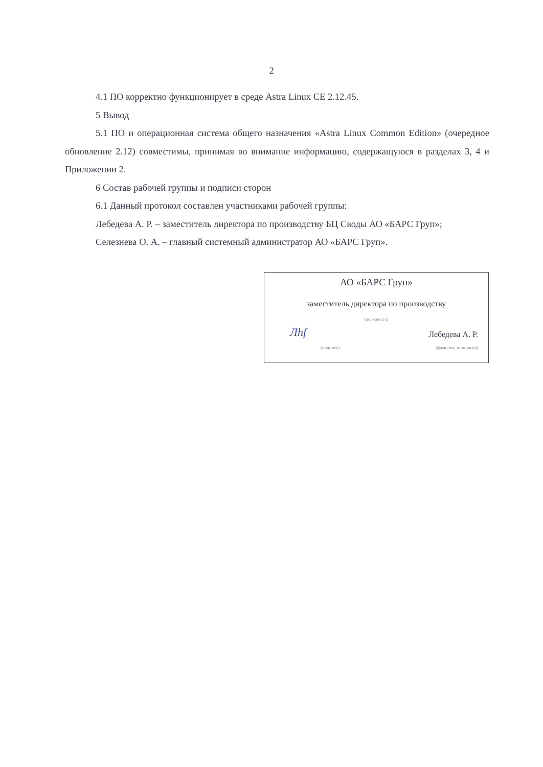2
4.1 ПО корректно функционирует в среде Astra Linux CE 2.12.45.
5 Вывод
5.1 ПО и операционная система общего назначения «Astra Linux Common Edition» (очередное обновление 2.12) совместимы, принимая во внимание информацию, содержащуюся в разделах 3, 4 и Приложении 2.
6 Состав рабочей группы и подписи сторон
6.1 Данный протокол составлен участниками рабочей группы:
Лебедева А. Р. – заместитель директора по производству БЦ Своды АО «БАРС Груп»;
Селезнева О. А. – главный системный администратор АО «БАРС Груп».
АО «БАРС Груп»
заместитель директора по производству
(должность)
Лhf Лебедева А. Р.
(подпись) (фамилия, инициалы)